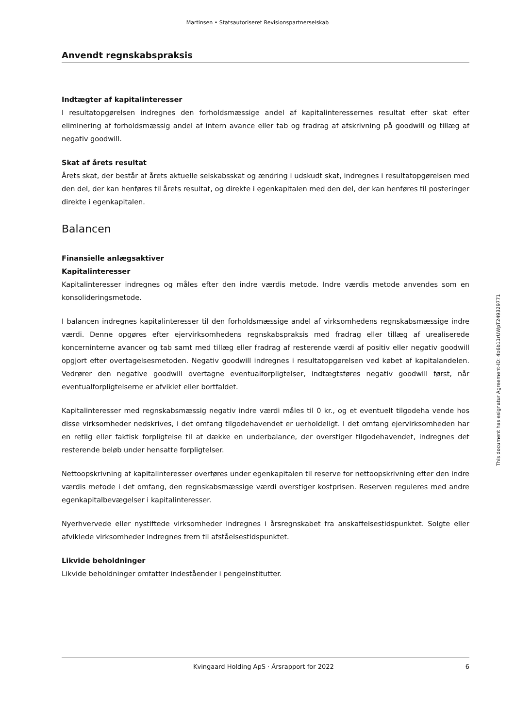Martinsen • Statsautoriseret Revisionspartnerselskab
Anvendt regnskabspraksis
Indtægter af kapitalinteresser
I resultatopgørelsen indregnes den forholdsmæssige andel af kapitalinteressernes resultat efter skat efter eliminering af forholdsmæssig andel af intern avance eller tab og fradrag af afskrivning på goodwill og tillæg af negativ goodwill.
Skat af årets resultat
Årets skat, der består af årets aktuelle selskabsskat og ændring i udskudt skat, indregnes i resultatopgørelsen med den del, der kan henføres til årets resultat, og direkte i egenkapitalen med den del, der kan henføres til posteringer direkte i egenkapitalen.
Balancen
Finansielle anlægsaktiver
Kapitalinteresser
Kapitalinteresser indregnes og måles efter den indre værdis metode. Indre værdis metode anvendes som en konsolideringsmetode.
I balancen indregnes kapitalinteresser til den forholdsmæssige andel af virksomhedens regnskabsmæssige indre værdi. Denne opgøres efter ejervirksomhedens regnskabspraksis med fradrag eller tillæg af urealiserede koncerninterne avancer og tab samt med tillæg eller fradrag af resterende værdi af positiv eller negativ goodwill opgjort efter overtagelsesmetoden. Negativ goodwill indregnes i resultatopgørelsen ved købet af kapitalandelen. Vedrører den negative goodwill overtagne eventualforpligtelser, indtægtsføres negativ goodwill først, når eventualforpligtelserne er afviklet eller bortfaldet.
Kapitalinteresser med regnskabsmæssig negativ indre værdi måles til 0 kr., og et eventuelt tilgodeha vende hos disse virksomheder nedskrives, i det omfang tilgodehavendet er uerholdeligt. I det omfang ejervirksomheden har en retlig eller faktisk forpligtelse til at dække en underbalance, der overstiger tilgodehavendet, indregnes det resterende beløb under hensatte forpligtelser.
Nettoopskrivning af kapitalinteresser overføres under egenkapitalen til reserve for nettoopskrivning efter den indre værdis metode i det omfang, den regnskabsmæssige værdi overstiger kostprisen. Reserven reguleres med andre egenkapitalbevægelser i kapitalinteresser.
Nyerhvervede eller nystiftede virksomheder indregnes i årsregnskabet fra anskaffelsestidspunktet. Solgte eller afviklede virksomheder indregnes frem til afståelsestidspunktet.
Likvide beholdninger
Likvide beholdninger omfatter indeståender i pengeinstitutter.
This document has esignatur Agreement-ID: 4b6b11rUWpT249329771
Kvingaard Holding ApS · Årsrapport for 2022 6